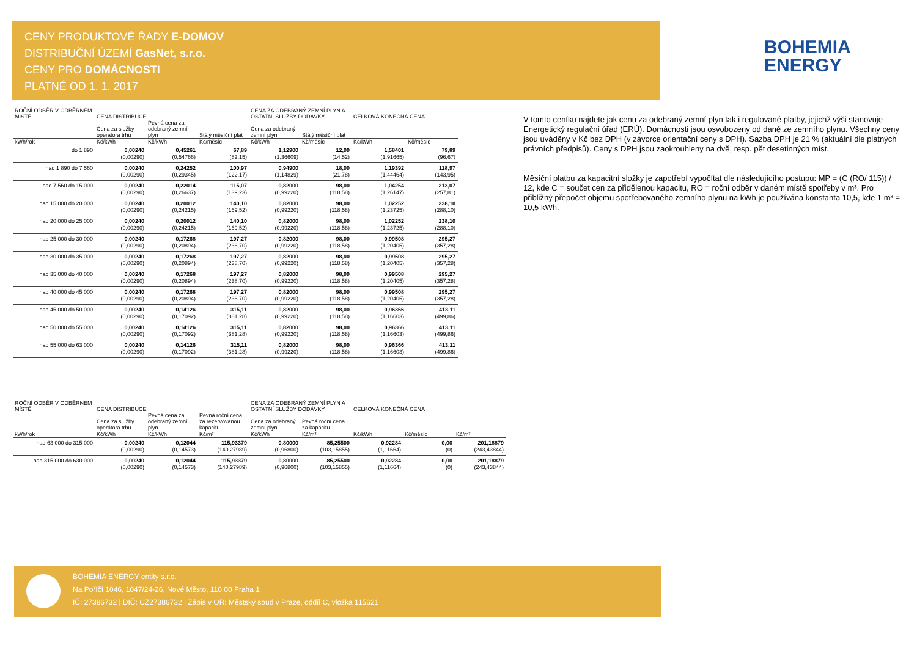CENY PRODUKTOVÉ ŘADY E-DOMOV
DISTRIBUČNÍ ÚZEMÍ GasNet, s.r.o.
CENY PRO DOMÁCNOSTI
PLATNÉ OD 1. 1. 2017
BOHEMIA
ENERGY
| ROČNÍ ODBĚR V ODBĚRNÉM MÍSTĚ | CENA DISTRIBUCE | | | CENA ZA ODEBRANÝ ZEMNÍ PLYN A OSTATNÍ SLUŽBY DODÁVKY | | CELKOVÁ KONEČNÁ CENA | |
| --- | --- | --- | --- | --- | --- | --- | --- |
| | Cena za služby operátora trhu | Pevná cena za odebraný zemní plyn | Stálý měsíční plat | Cena za odebraný zemní plyn | Stálý měsíční plat | | |
| kWh/rok | Kč/kWh | Kč/kWh | Kč/měsíc | Kč/kWh | Kč/měsíc | Kč/kWh | Kč/měsíc |
| do 1 890 | 0,00240 (0,00290) | 0,45261 (0,54766) | 67,89 (82,15) | 1,12900 (1,36609) | 12,00 (14,52) | 1,58401 (1,91665) | 79,89 (96,67) |
| nad 1 890 do 7 560 | 0,00240 (0,00290) | 0,24252 (0,29345) | 100,97 (122,17) | 0,94900 (1,14829) | 18,00 (21,78) | 1,19392 (1,44464) | 118,97 (143,95) |
| nad 7 560 do 15 000 | 0,00240 (0,00290) | 0,22014 (0,26637) | 115,07 (139,23) | 0,82000 (0,99220) | 98,00 (118,58) | 1,04254 (1,26147) | 213,07 (257,81) |
| nad 15 000 do 20 000 | 0,00240 (0,00290) | 0,20012 (0,24215) | 140,10 (169,52) | 0,82000 (0,99220) | 98,00 (118,58) | 1,02252 (1,23725) | 238,10 (288,10) |
| nad 20 000 do 25 000 | 0,00240 (0,00290) | 0,20012 (0,24215) | 140,10 (169,52) | 0,82000 (0,99220) | 98,00 (118,58) | 1,02252 (1,23725) | 238,10 (288,10) |
| nad 25 000 do 30 000 | 0,00240 (0,00290) | 0,17268 (0,20894) | 197,27 (238,70) | 0,82000 (0,99220) | 98,00 (118,58) | 0,99508 (1,20405) | 295,27 (357,28) |
| nad 30 000 do 35 000 | 0,00240 (0,00290) | 0,17268 (0,20894) | 197,27 (238,70) | 0,82000 (0,99220) | 98,00 (118,58) | 0,99508 (1,20405) | 295,27 (357,28) |
| nad 35 000 do 40 000 | 0,00240 (0,00290) | 0,17268 (0,20894) | 197,27 (238,70) | 0,82000 (0,99220) | 98,00 (118,58) | 0,99508 (1,20405) | 295,27 (357,28) |
| nad 40 000 do 45 000 | 0,00240 (0,00290) | 0,17268 (0,20894) | 197,27 (238,70) | 0,82000 (0,99220) | 98,00 (118,58) | 0,99508 (1,20405) | 295,27 (357,28) |
| nad 45 000 do 50 000 | 0,00240 (0,00290) | 0,14126 (0,17092) | 315,11 (381,28) | 0,82000 (0,99220) | 98,00 (118,58) | 0,96366 (1,16603) | 413,11 (499,86) |
| nad 50 000 do 55 000 | 0,00240 (0,00290) | 0,14126 (0,17092) | 315,11 (381,28) | 0,82000 (0,99220) | 98,00 (118,58) | 0,96366 (1,16603) | 413,11 (499,86) |
| nad 55 000 do 63 000 | 0,00240 (0,00290) | 0,14126 (0,17092) | 315,11 (381,28) | 0,82000 (0,99220) | 98,00 (118,58) | 0,96366 (1,16603) | 413,11 (499,86) |
| ROČNÍ ODBĚR V ODBĚRNÉM MÍSTĚ | CENA DISTRIBUCE | | | CENA ZA ODEBRANÝ ZEMNÍ PLYN A OSTATNÍ SLUŽBY DODÁVKY | | CELKOVÁ KONEČNÁ CENA | | |
| --- | --- | --- | --- | --- | --- | --- | --- | --- |
| | Cena za služby operátora trhu | Pevná cena za odebraný zemní plyn | Pevná roční cena za rezervovanou kapacitu | Cena za odebraný zemní plyn | Pevná roční cena za kapacitu | | | |
| kWh/rok | Kč/kWh | Kč/kWh | Kč/m³ | Kč/kWh | Kč/m³ | Kč/kWh | Kč/měsíc | Kč/m³ |
| nad 63 000 do 315 000 | 0,00240 (0,00290) | 0,12044 (0,14573) | 115,93379 (140,27989) | 0,80000 (0,96800) | 85,25500 (103,15855) | 0,92284 (1,11664) | 0,00 (0) | 201,18879 (243,43844) |
| nad 315 000 do 630 000 | 0,00240 (0,00290) | 0,12044 (0,14573) | 115,93379 (140,27989) | 0,80000 (0,96800) | 85,25500 (103,15855) | 0,92284 (1,11664) | 0,00 (0) | 201,18879 (243,43844) |
V tomto ceníku najdete jak cenu za odebraný zemní plyn tak i regulované platby, jejichž výši stanovuje Energetický regulační úřad (ERÚ). Domácnosti jsou osvobozeny od daně ze zemního plynu. Všechny ceny jsou uváděny v Kč bez DPH (v závorce orientační ceny s DPH). Sazba DPH je 21 % (aktuální dle platných právních předpisů). Ceny s DPH jsou zaokrouhleny na dvě, resp. pět desetinných míst.
Měsíční platbu za kapacitní složky je zapotřebí vypočítat dle následujícího postupu: MP = (C (RO/ 115)) / 12, kde C = součet cen za přidělenou kapacitu, RO = roční odběr v daném místě spotřeby v m³. Pro přibližný přepočet objemu spotřebovaného zemního plynu na kWh je používána konstanta 10,5, kde 1 m³ = 10,5 kWh.
BOHEMIA ENERGY entity s.r.o.
Na Poříčí 1046, 1047/24-26, Nové Město, 110 00 Praha 1
IČ: 27386732 | DIČ: CZ27386732 | Zápis v OR: Městský soud v Praze, oddíl C, vložka 115621